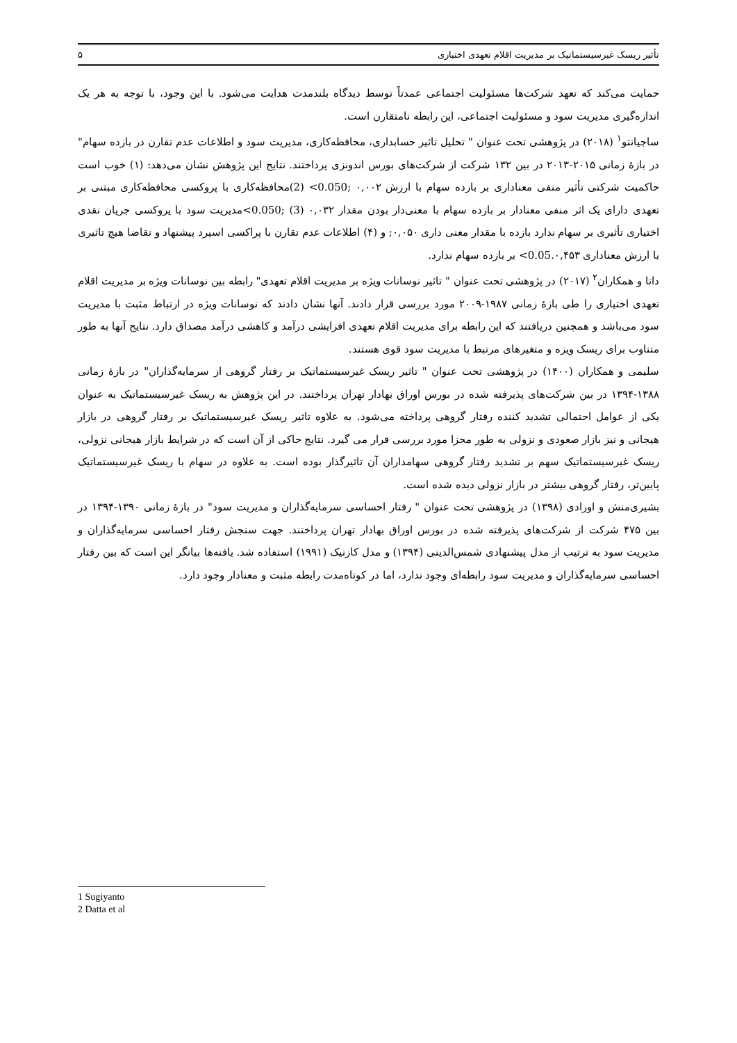تأثیر ریسک غیرسیستماتیک بر مدیریت اقلام تعهدی اختیاری ۵
حمایت می‌کند که تعهد شرکت‌ها مسئولیت اجتماعی عمدتاً توسط دیدگاه بلندمدت هدایت می‌شود. با این وجود، با توجه به هر یک اندازه‌گیری مدیریت سود و مسئولیت اجتماعی، این رابطه نامتقارن است.
ساجیانتو<sup>۱</sup> (۲۰۱۸) در پژوهشی تحت عنوان " تحلیل تاثیر حسابداری، محافظه‌کاری، مدیریت سود و اطلاعات عدم تقارن در بازده سهام" در بازهٔ زمانی ۲۰۱۵-۲۰۱۳ در بین ۱۳۲ شرکت از شرکت‌های بورس اندونزی پرداختند. نتایج این پژوهش نشان می‌دهد: (۱) خوب است حاکمیت شرکتی تأثیر منفی معناداری بر بازده سهام با ارزش ۰,۰۰۲ ;0.050> (2)محافظه‌کاری با پروکسی محافظه‌کاری مبتنی بر تعهدی دارای یک اثر منفی معنادار بر بازده سهام با معنی‌دار بودن مقدار ۰,۰۳۲ (3) ;0.050>مدیریت سود با پروکسی جریان نقدی اختیاری تأثیری بر سهام ندارد بازده با مقدار معنی داری ۰,۰۵۰; و (۴) اطلاعات عدم تقارن با پراکسی اسپرد پیشنهاد و تقاضا هیچ تاثیری با ارزش معناداری 0.05.۰,۴۵۳> بر بازده سهام ندارد.
داتا و همکاران<sup>۲</sup> (۲۰۱۷) در پژوهشی تحت عنوان " تاثیر نوسانات ویژه بر مدیریت اقلام تعهدی" رابطه بین نوسانات ویژه بر مدیریت اقلام تعهدی اختیاری را طی بازهٔ زمانی ۱۹۸۷-۲۰۰۹ مورد بررسی قرار دادند. آنها نشان دادند که نوسانات ویژه در ارتباط مثبت با مدیریت سود می‌باشد و همچنین دریافتند که این رابطه برای مدیریت اقلام تعهدی افزایشی درآمد و کاهشی درآمد مصداق دارد. نتایج آنها به طور متناوب برای ریسک ویزه و متغیرهای مرتبط با مدیریت سود قوی هستند.
سلیمی و همکاران (۱۴۰۰) در پژوهشی تحت عنوان " تاثیر ریسک غیرسیستماتیک بر رفتار گروهی از سرمایه‌گذاران" در بازهٔ زمانی ۱۳۸۸-۱۳۹۴ در بین شرکت‌های پذیرفته شده در بورس اوراق بهادار تهران پرداختند. در این پژوهش به ریسک غیرسیستماتیک به عنوان یکی از عوامل احتمالی تشدید کننده رفتار گروهی پرداخته می‌شود. به علاوه تاثیر ریسک غیرسیستماتیک بر رفتار گروهی در بازار هیجانی و نیز بازار صعودی و نزولی به طور مجزا مورد بررسی قرار می گیرد. نتایج حاکی از آن است که در شرایط بازار هیجانی نزولی، ریسک غیرسیستماتیک سهم بر تشدید رفتار گروهی سهامداران آن تاثیرگذار بوده است. به علاوه در سهام با ریسک غیرسیستماتیک پایین‌تر، رفتار گروهی بیشتر در بازار نزولی دیده شده است.
بشیری‌منش و اورادی (۱۳۹۸) در پژوهشی تحت عنوان " رفتار احساسی سرمایه‌گذاران و مدیریت سود" در بازهٔ زمانی ۱۳۹۰-۱۳۹۴ در بین ۴۷۵ شرکت از شرکت‌های پذیرفته شده در بورس اوراق بهادار تهران پرداختند. جهت سنجش رفتار احساسی سرمایه‌گذاران و مدیریت سود به ترتیب از مدل پیشنهادی شمس‌الدینی (۱۳۹۴) و مدل کازنیک (۱۹۹۱) استفاده شد. یافته‌ها بیانگر این است که بین رفتار احساسی سرمایه‌گذاران و مدیریت سود رابطه‌ای وجود ندارد، اما در کوتاه‌مدت رابطه مثبت و معنادار وجود دارد.
1 Sugiyanto
2 Datta et al